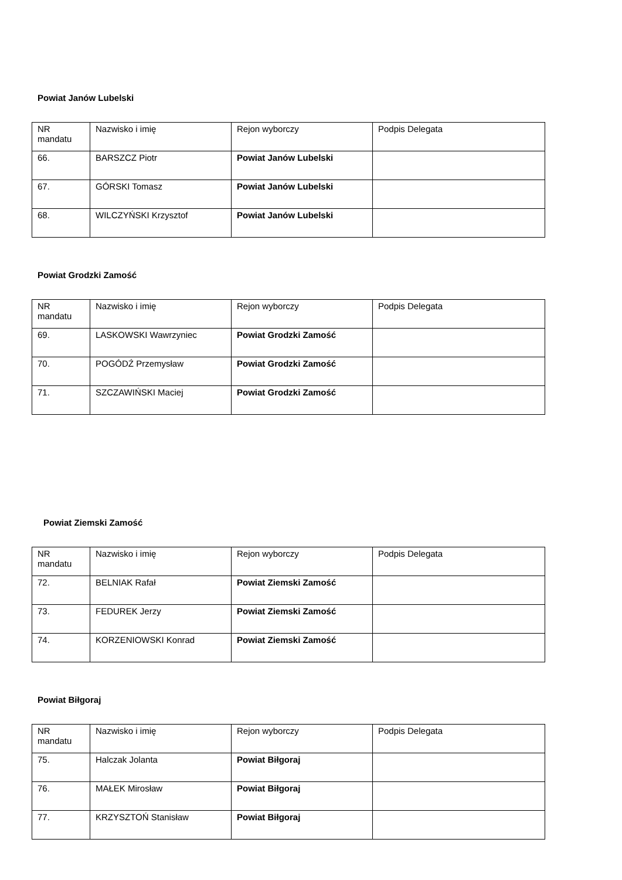Powiat Janów Lubelski
| NR mandatu | Nazwisko i imię | Rejon wyborczy | Podpis Delegata |
| 66. | BARSZCZ Piotr | Powiat Janów Lubelski | |
| 67. | GÓRSKI Tomasz | Powiat Janów Lubelski | |
| 68. | WILCZYŃSKI Krzysztof | Powiat Janów Lubelski | |
Powiat Grodzki Zamość
| NR mandatu | Nazwisko i imię | Rejon wyborczy | Podpis Delegata |
| 69. | LASKOWSKI Wawrzyniec | Powiat Grodzki Zamość | |
| 70. | POGÓDŹ Przemysław | Powiat Grodzki Zamość | |
| 71. | SZCZAWIŃSKI Maciej | Powiat Grodzki Zamość | |
Powiat Ziemski Zamość
| NR mandatu | Nazwisko i imię | Rejon wyborczy | Podpis Delegata |
| 72. | BELNIAK Rafał | Powiat Ziemski Zamość | |
| 73. | FEDUREK Jerzy | Powiat Ziemski Zamość | |
| 74. | KORZENIOWSKI Konrad | Powiat Ziemski Zamość | |
Powiat Biłgoraj
| NR mandatu | Nazwisko i imię | Rejon wyborczy | Podpis Delegata |
| 75. | Halczak Jolanta | Powiat Biłgoraj | |
| 76. | MAŁEK Mirosław | Powiat Biłgoraj | |
| 77. | KRZYSZTOŃ Stanisław | Powiat Biłgoraj | |